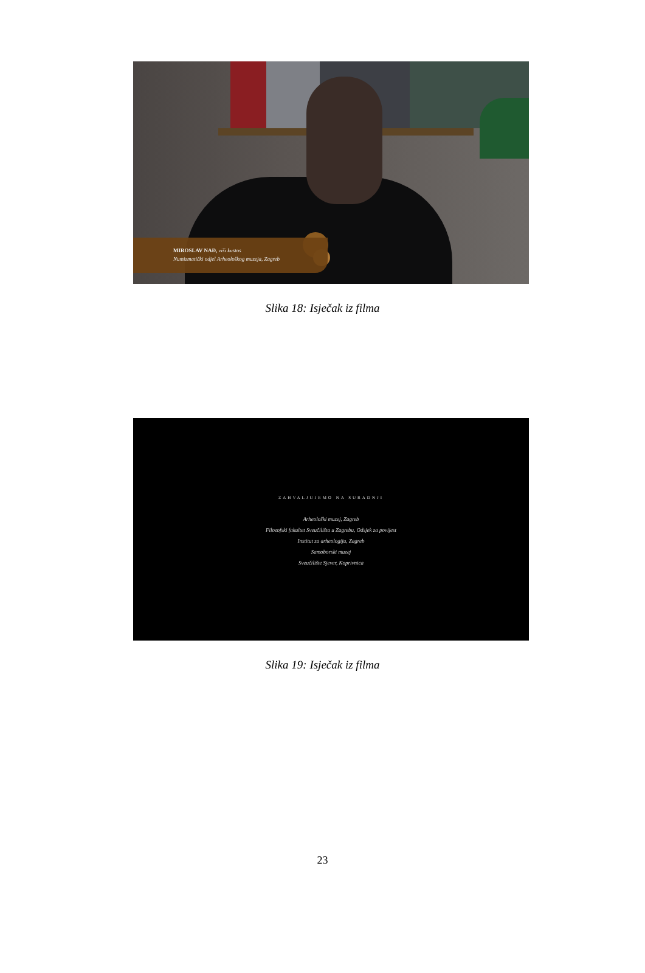MIROSLAV NAĐ, viši kustos
Numizmatički odjel Arheološkog muzeja, Zagreb
Slika 18: Isječak iz filma
ZAHVALJUJEMO NA SURADNJI
Arheološki muzej, Zagreb
Filozofski fakultet Sveučilišta u Zagrebu, Odsjek za povijest
Institut za arheologiju, Zagreb
Samoborski muzej
Sveučilište Sjever, Koprivnica
Slika 19: Isječak iz filma
23